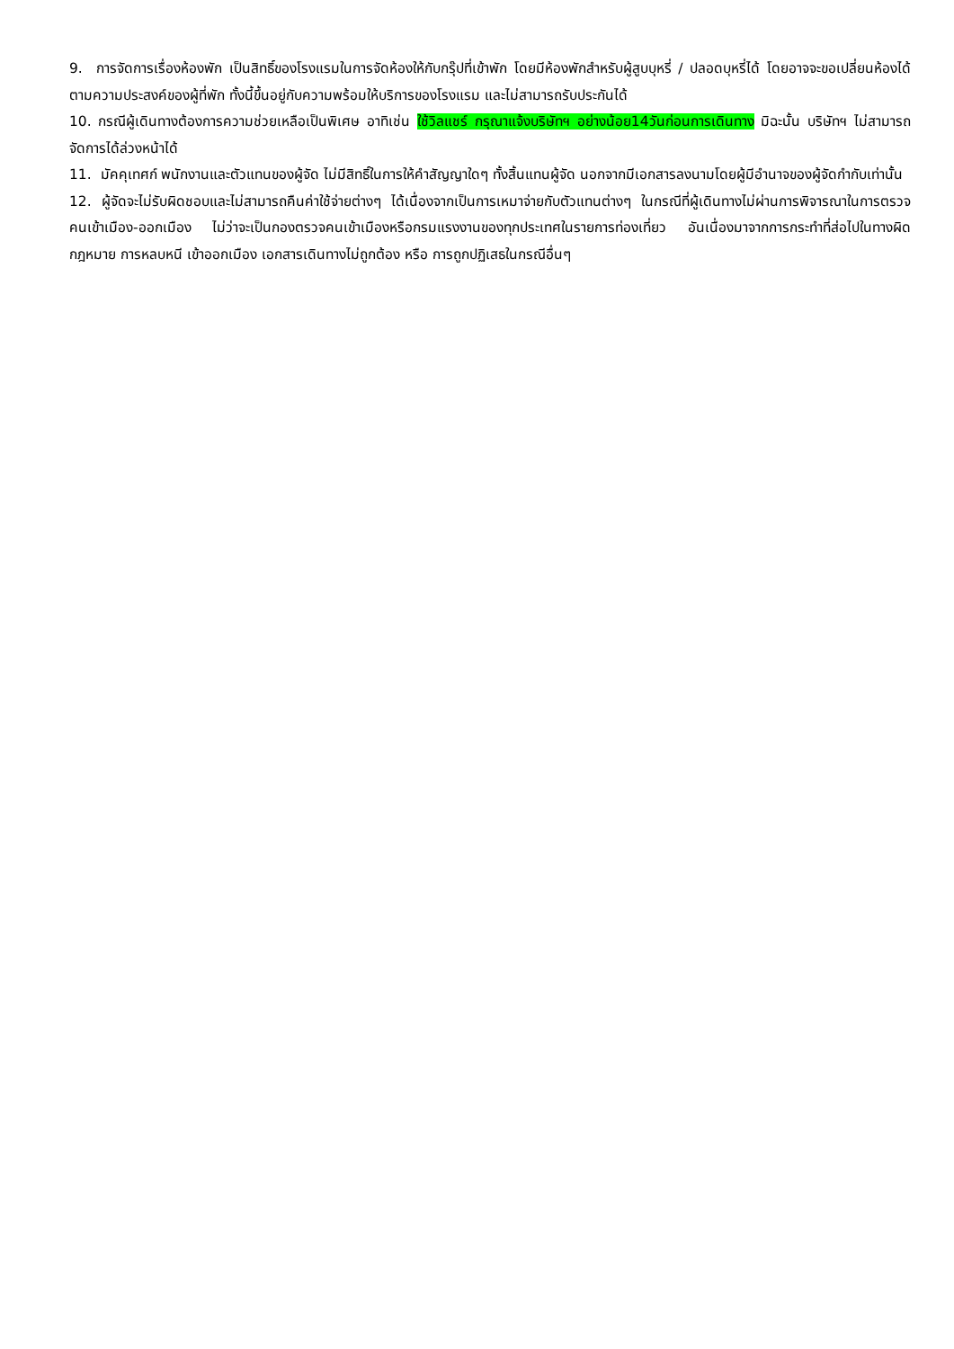9. การจัดการเรื่องห้องพัก เป็นสิทธิ์ของโรงแรมในการจัดห้องให้กับกรุ๊ปที่เข้าพัก โดยมีห้องพักสำหรับผู้สูบบุหรี่ / ปลอดบุหรี่ได้ โดยอาจจะขอเปลี่ยนห้องได้ตามความประสงค์ของผู้ที่พัก ทั้งนี้ขึ้นอยู่กับความพร้อมให้บริการของโรงแรม และไม่สามารถรับประกันได้
10. กรณีผู้เดินทางต้องการความช่วยเหลือเป็นพิเศษ อาทิเช่น ใช้วิลแชร์ กรุณาแจ้งบริษัทฯ อย่างน้อย14วันก่อนการเดินทาง มิฉะนั้น บริษัทฯ ไม่สามารถจัดการได้ล่วงหน้าได้
11. มัคคุเทศก์ พนักงานและตัวแทนของผู้จัด ไม่มีสิทธิ์ในการให้คำสัญญาใดๆ ทั้งสิ้นแทนผู้จัด นอกจากมีเอกสารลงนามโดยผู้มีอำนาจของผู้จัดกำกับเท่านั้น
12. ผู้จัดจะไม่รับผิดชอบและไม่สามารถคืนค่าใช้จ่ายต่างๆ ได้เนื่องจากเป็นการเหมาจ่ายกับตัวแทนต่างๆ ในกรณีที่ผู้เดินทางไม่ผ่านการพิจารณาในการตรวจคนเข้าเมือง-ออกเมือง ไม่ว่าจะเป็นกองตรวจคนเข้าเมืองหรือกรมแรงงานของทุกประเทศในรายการท่องเที่ยว อันเนื่องมาจากการกระทำที่ส่อไปในทางผิดกฎหมาย การหลบหนี เข้าออกเมือง เอกสารเดินทางไม่ถูกต้อง หรือ การถูกปฏิเสธในกรณีอื่นๆ